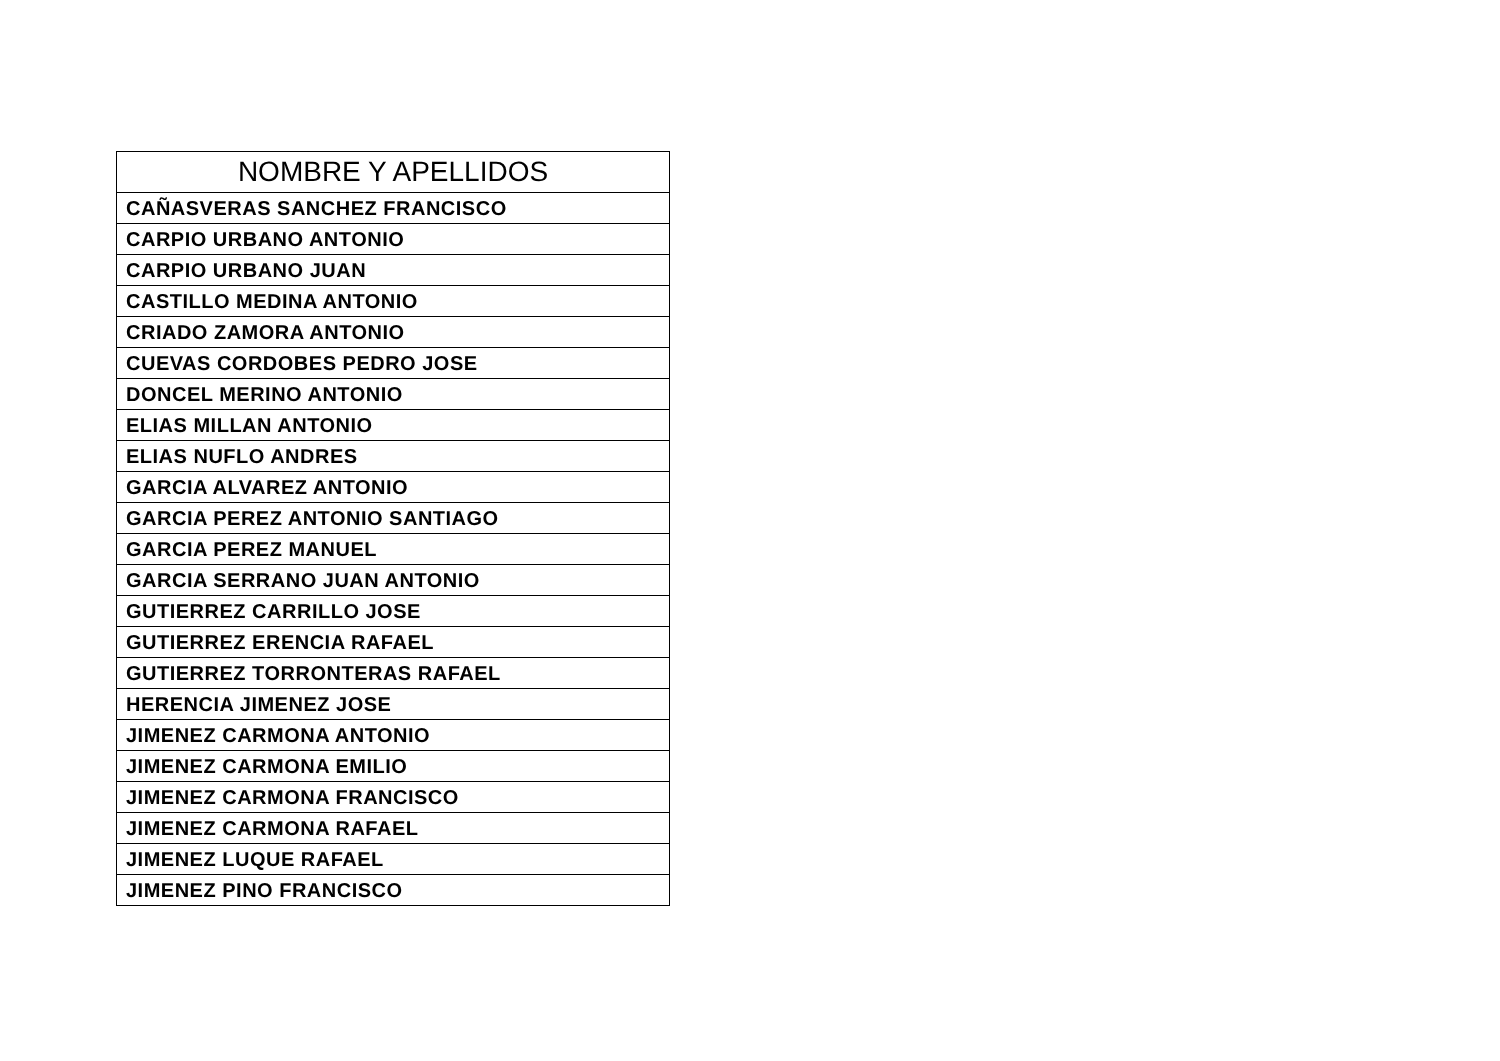| NOMBRE Y APELLIDOS |
| --- |
| CAÑASVERAS SANCHEZ FRANCISCO |
| CARPIO URBANO ANTONIO |
| CARPIO URBANO JUAN |
| CASTILLO MEDINA ANTONIO |
| CRIADO ZAMORA ANTONIO |
| CUEVAS CORDOBES PEDRO JOSE |
| DONCEL MERINO ANTONIO |
| ELIAS MILLAN ANTONIO |
| ELIAS NUFLO ANDRES |
| GARCIA ALVAREZ ANTONIO |
| GARCIA PEREZ ANTONIO SANTIAGO |
| GARCIA PEREZ MANUEL |
| GARCIA SERRANO JUAN ANTONIO |
| GUTIERREZ CARRILLO JOSE |
| GUTIERREZ ERENCIA RAFAEL |
| GUTIERREZ TORRONTERAS RAFAEL |
| HERENCIA JIMENEZ JOSE |
| JIMENEZ CARMONA ANTONIO |
| JIMENEZ CARMONA EMILIO |
| JIMENEZ CARMONA FRANCISCO |
| JIMENEZ CARMONA RAFAEL |
| JIMENEZ LUQUE RAFAEL |
| JIMENEZ PINO FRANCISCO |